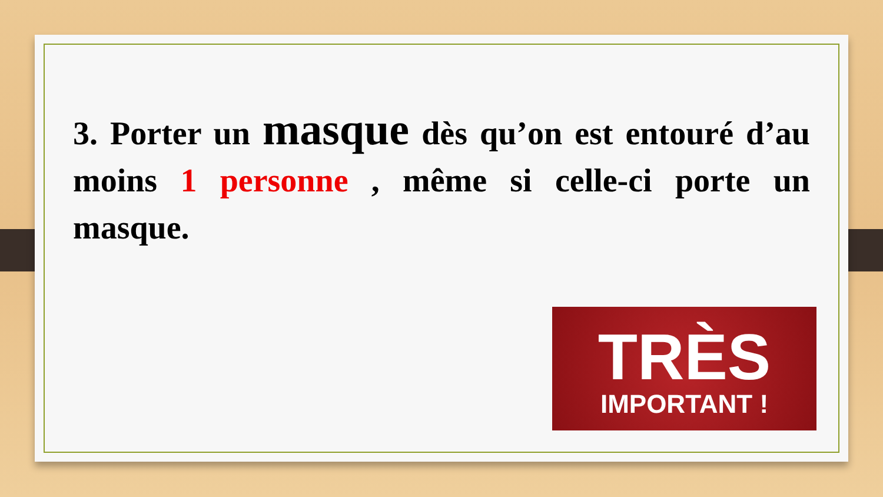3. Porter un masque dès qu’on est entouré d’au moins 1 personne , même si celle-ci porte un masque.
TRÈS
IMPORTANT !